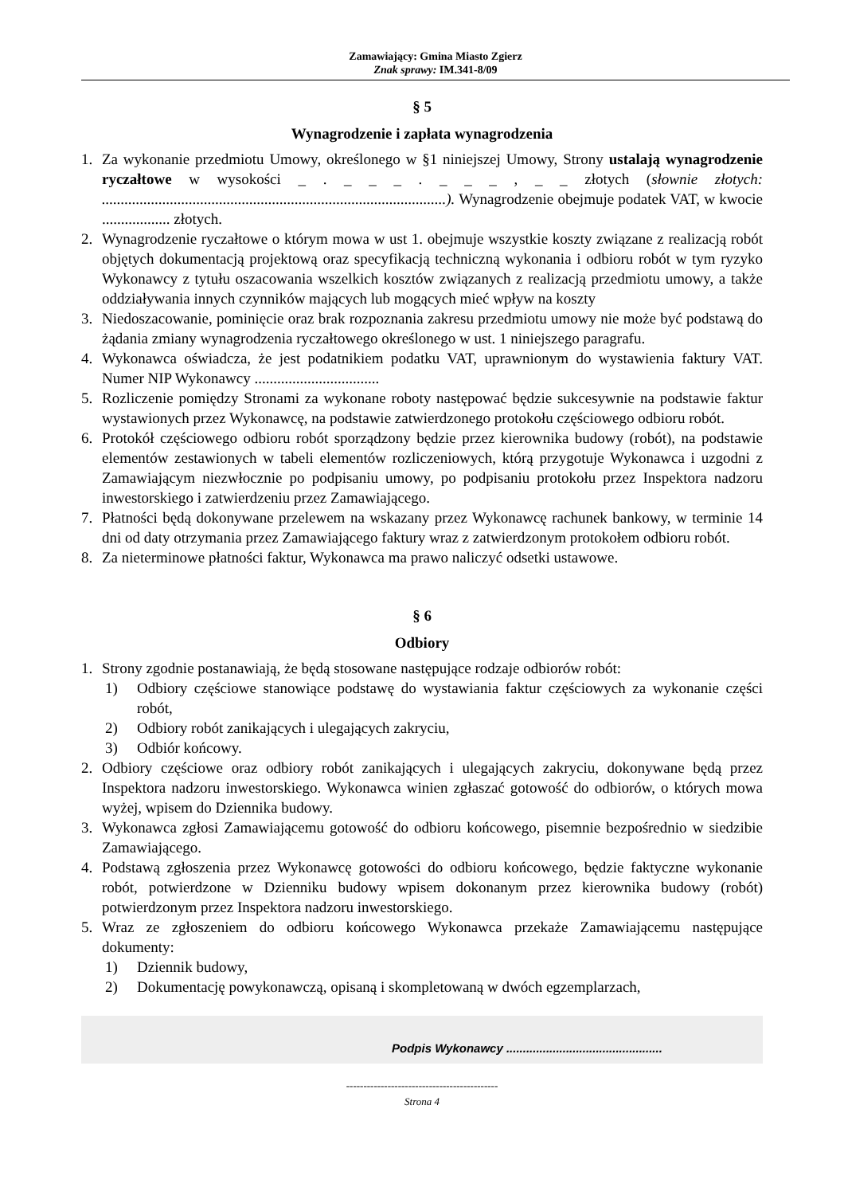Zamawiający: Gmina Miasto Zgierz
Znak sprawy: IM.341-8/09
§ 5
Wynagrodzenie i zapłata wynagrodzenia
1. Za wykonanie przedmiotu Umowy, określonego w §1 niniejszej Umowy, Strony ustalają wynagrodzenie ryczałtowe w wysokości _ . _ _ _ . _ _ _ , _ _ złotych (słownie złotych: ...........................................................................................). Wynagrodzenie obejmuje podatek VAT, w kwocie .................. złotych.
2. Wynagrodzenie ryczałtowe o którym mowa w ust 1. obejmuje wszystkie koszty związane z realizacją robót objętych dokumentacją projektową oraz specyfikacją techniczną wykonania i odbioru robót w tym ryzyko Wykonawcy z tytułu oszacowania wszelkich kosztów związanych z realizacją przedmiotu umowy, a także oddziaływania innych czynników mających lub mogących mieć wpływ na koszty
3. Niedoszacowanie, pominięcie oraz brak rozpoznania zakresu przedmiotu umowy nie może być podstawą do żądania zmiany wynagrodzenia ryczałtowego określonego w ust. 1 niniejszego paragrafu.
4. Wykonawca oświadcza, że jest podatnikiem podatku VAT, uprawnionym do wystawienia faktury VAT. Numer NIP Wykonawcy .................................
5. Rozliczenie pomiędzy Stronami za wykonane roboty następować będzie sukcesywnie na podstawie faktur wystawionych przez Wykonawcę, na podstawie zatwierdzonego protokołu częściowego odbioru robót.
6. Protokół częściowego odbioru robót sporządzony będzie przez kierownika budowy (robót), na podstawie elementów zestawionych w tabeli elementów rozliczeniowych, którą przygotuje Wykonawca i uzgodni z Zamawiającym niezwłocznie po podpisaniu umowy, po podpisaniu protokołu przez Inspektora nadzoru inwestorskiego i zatwierdzeniu przez Zamawiającego.
7. Płatności będą dokonywane przelewem na wskazany przez Wykonawcę rachunek bankowy, w terminie 14 dni od daty otrzymania przez Zamawiającego faktury wraz z zatwierdzonym protokołem odbioru robót.
8. Za nieterminowe płatności faktur, Wykonawca ma prawo naliczyć odsetki ustawowe.
§ 6
Odbiory
1. Strony zgodnie postanawiają, że będą stosowane następujące rodzaje odbiorów robót:
1) Odbiory częściowe stanowiące podstawę do wystawiania faktur częściowych za wykonanie części robót,
2) Odbiory robót zanikających i ulegających zakryciu,
3) Odbiór końcowy.
2. Odbiory częściowe oraz odbiory robót zanikających i ulegających zakryciu, dokonywane będą przez Inspektora nadzoru inwestorskiego. Wykonawca winien zgłaszać gotowość do odbiorów, o których mowa wyżej, wpisem do Dziennika budowy.
3. Wykonawca zgłosi Zamawiającemu gotowość do odbioru końcowego, pisemnie bezpośrednio w siedzibie Zamawiającego.
4. Podstawą zgłoszenia przez Wykonawcę gotowości do odbioru końcowego, będzie faktyczne wykonanie robót, potwierdzone w Dzienniku budowy wpisem dokonanym przez kierownika budowy (robót) potwierdzonym przez Inspektora nadzoru inwestorskiego.
5. Wraz ze zgłoszeniem do odbioru końcowego Wykonawca przekaże Zamawiającemu następujące dokumenty:
1) Dziennik budowy,
2) Dokumentację powykonawczą, opisaną i skompletowaną w dwóch egzemplarzach,
Podpis Wykonawcy ...............................................
--------------------------------------------
Strona 4